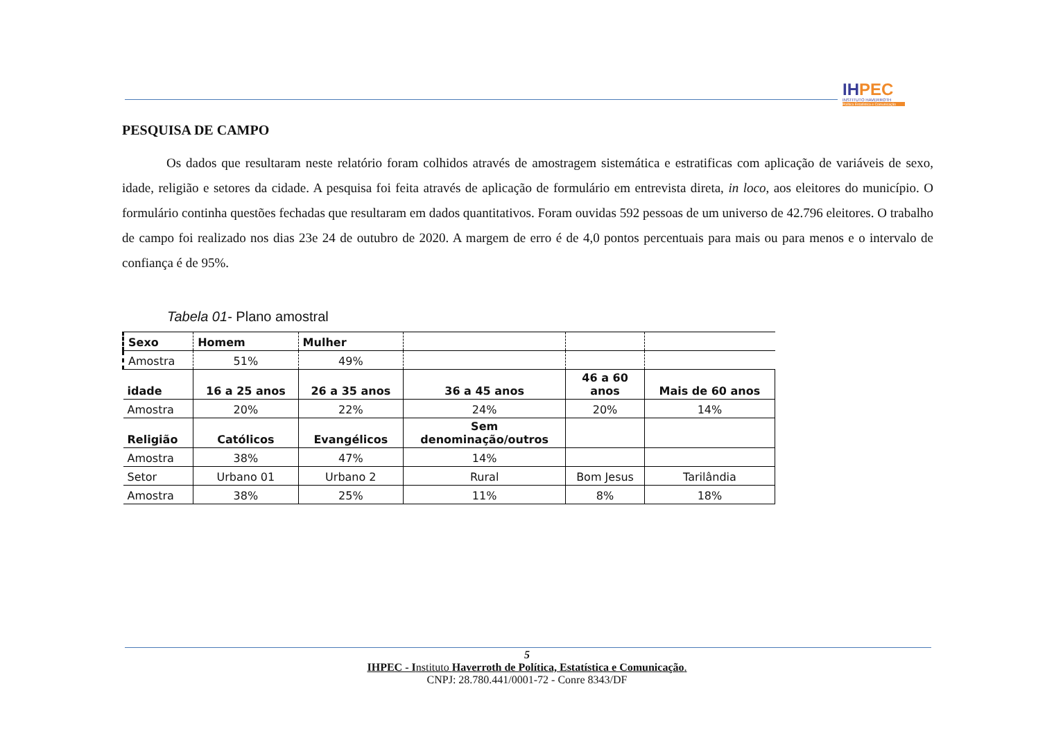IHPEC
INSTITUTO HAVERROTH
Política Estatística e Comunicação
PESQUISA DE CAMPO
Os dados que resultaram neste relatório foram colhidos através de amostragem sistemática e estratificas com aplicação de variáveis de sexo, idade, religião e setores da cidade. A pesquisa foi feita através de aplicação de formulário em entrevista direta, in loco, aos eleitores do município. O formulário continha questões fechadas que resultaram em dados quantitativos. Foram ouvidas 592 pessoas de um universo de 42.796 eleitores. O trabalho de campo foi realizado nos dias 23e 24 de outubro de 2020. A margem de erro é de 4,0 pontos percentuais para mais ou para menos e o intervalo de confiança é de 95%.
Tabela 01- Plano amostral
| Sexo | Homem | Mulher | | | |
| Amostra | 51% | 49% | | | |
| idade | 16 a 25 anos | 26 a 35 anos | 36 a 45 anos | 46 a 60 anos | Mais de 60 anos |
| Amostra | 20% | 22% | 24% | 20% | 14% |
| Religião | Católicos | Evangélicos | Sem denominação/outros | | |
| Amostra | 38% | 47% | 14% | | |
| Setor | Urbano 01 | Urbano 2 | Rural | Bom Jesus | Tarilândia |
| Amostra | 38% | 25% | 11% | 8% | 18% |
5
IHPEC - Instituto Haverroth de Política, Estatística e Comunicação.
CNPJ: 28.780.441/0001-72 - Conre 8343/DF